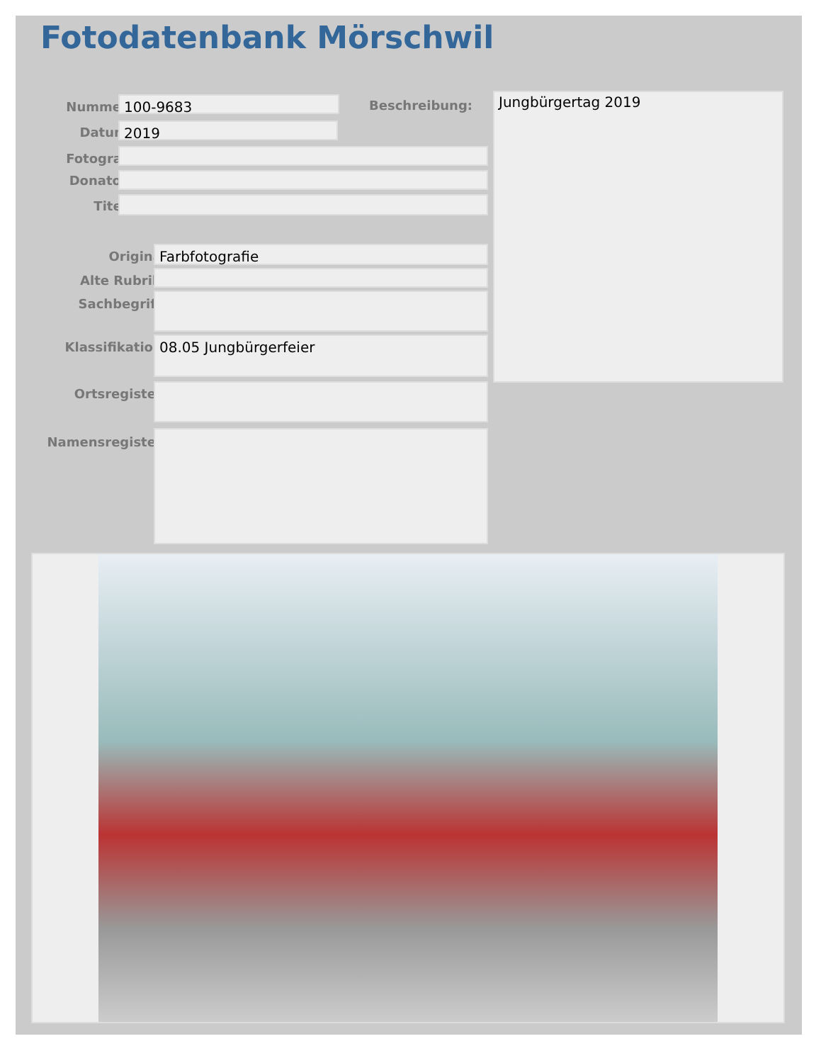Fotodatenbank Mörschwil
Nummer: 100-9683 Beschreibung: Jungbürgertag 2019
Datum: 2019
Fotograf:
Donator:
Titel:
Original Farbfotografie
Alte Rubrik:
Sachbegriff:
Klassifikation: 08.05 Jungbürgerfeier
Ortsregister:
Namensregister: